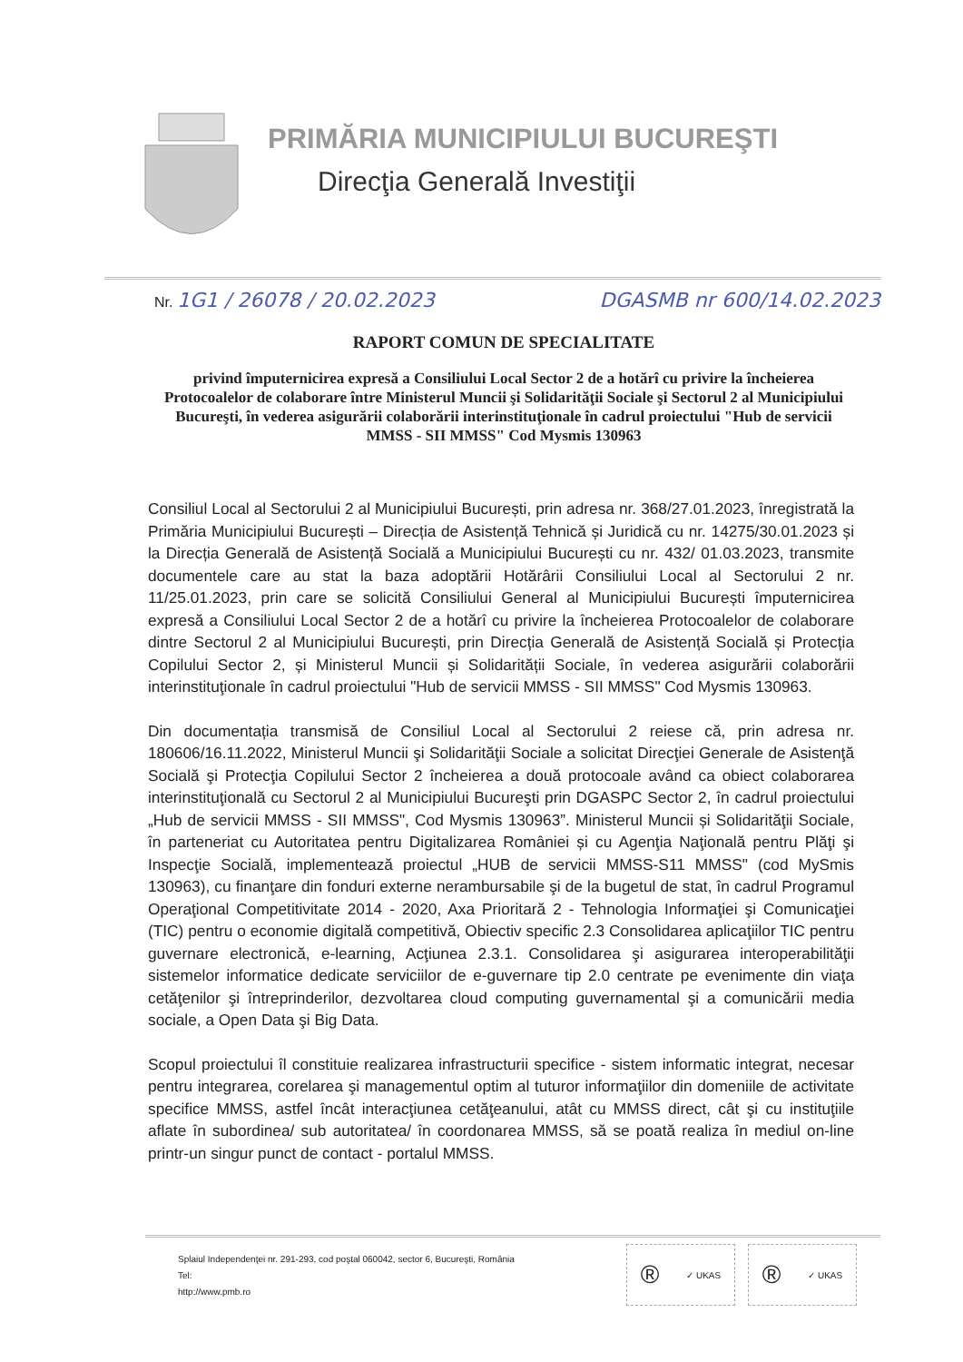PRIMĂRIA MUNICIPIULUI BUCUREŞTI
Direcţia Generală Investiţii
Nr. 1G1 / 26078 / 20.02.2023 DGASMB nr 600/14.02.2023
RAPORT COMUN DE SPECIALITATE
privind împuternicirea expresă a Consiliului Local Sector 2 de a hotărî cu privire la încheierea Protocoalelor de colaborare între Ministerul Muncii şi Solidarităţii Sociale şi Sectorul 2 al Municipiului Bucureşti, în vederea asigurării colaborării interinstituţionale în cadrul proiectului "Hub de servicii MMSS - SII MMSS" Cod Mysmis 130963
Consiliul Local al Sectorului 2 al Municipiului București, prin adresa nr. 368/27.01.2023, înregistrată la Primăria Municipiului București – Direcția de Asistență Tehnică și Juridică cu nr. 14275/30.01.2023 și la Direcția Generală de Asistență Socială a Municipiului București cu nr. 432/ 01.03.2023, transmite documentele care au stat la baza adoptării Hotărârii Consiliului Local al Sectorului 2 nr. 11/25.01.2023, prin care se solicită Consiliului General al Municipiului București împuternicirea expresă a Consiliului Local Sector 2 de a hotărî cu privire la încheierea Protocoalelor de colaborare dintre Sectorul 2 al Municipiului București, prin Direcția Generală de Asistență Socială și Protecția Copilului Sector 2, și Ministerul Muncii și Solidarității Sociale, în vederea asigurării colaborării interinstituţionale în cadrul proiectului "Hub de servicii MMSS - SII MMSS" Cod Mysmis 130963.
Din documentația transmisă de Consiliul Local al Sectorului 2 reiese că, prin adresa nr. 180606/16.11.2022, Ministerul Muncii şi Solidarităţii Sociale a solicitat Direcţiei Generale de Asistenţă Socială şi Protecţia Copilului Sector 2 încheierea a două protocoale având ca obiect colaborarea interinstituţională cu Sectorul 2 al Municipiului Bucureşti prin DGASPC Sector 2, în cadrul proiectului „Hub de servicii MMSS - SII MMSS", Cod Mysmis 130963”. Ministerul Muncii și Solidarităţii Sociale, în parteneriat cu Autoritatea pentru Digitalizarea României și cu Agenţia Naţională pentru Plăţi şi Inspecţie Socială, implementează proiectul „HUB de servicii MMSS-S11 MMSS" (cod MySmis 130963), cu finanţare din fonduri externe nerambursabile şi de la bugetul de stat, în cadrul Programul Operaţional Competitivitate 2014 - 2020, Axa Prioritară 2 - Tehnologia Informaţiei şi Comunicaţiei (TIC) pentru o economie digitală competitivă, Obiectiv specific 2.3 Consolidarea aplicaţiilor TIC pentru guvernare electronică, e-learning, Acţiunea 2.3.1. Consolidarea şi asigurarea interoperabilităţii sistemelor informatice dedicate serviciilor de e-guvernare tip 2.0 centrate pe evenimente din viaţa cetăţenilor şi întreprinderilor, dezvoltarea cloud computing guvernamental şi a comunicării media sociale, a Open Data şi Big Data.
Scopul proiectului îl constituie realizarea infrastructurii specifice - sistem informatic integrat, necesar pentru integrarea, corelarea şi managementul optim al tuturor informaţiilor din domeniile de activitate specifice MMSS, astfel încât interacţiunea cetăţeanului, atât cu MMSS direct, cât şi cu instituţiile aflate în subordinea/ sub autoritatea/ în coordonarea MMSS, să se poată realiza în mediul on-line printr-un singur punct de contact - portalul MMSS.
Splaiul Independenţei nr. 291-293, cod poştal 060042, sector 6, Bucureşti, România
Tel:
http://www.pmb.ro
® ✓ UKAS
® ✓ UKAS